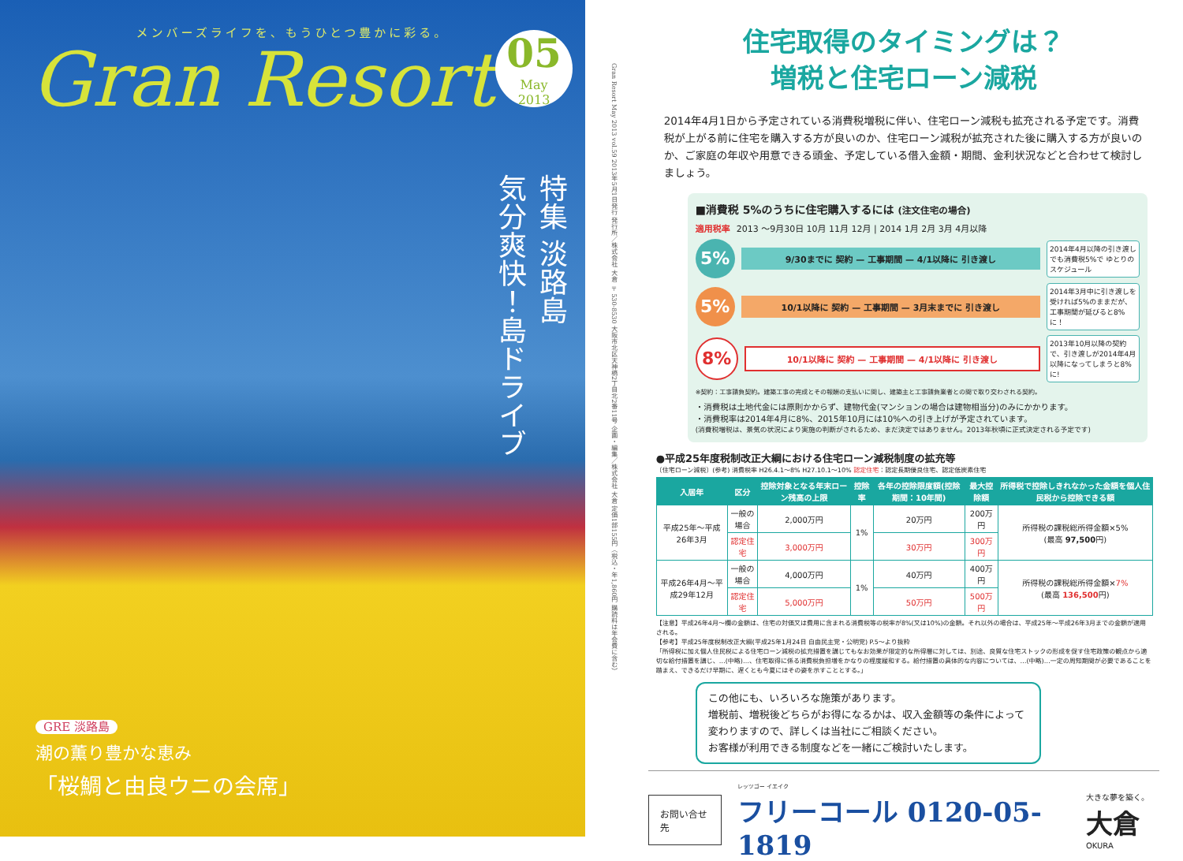メンバーズライフを、もうひとつ豊かに彩る。
Gran Resort
05
May
2013
特集 淡路島
気分爽快！島ドライブ
GRE 淡路島
潮の薫り豊かな恵み
「桜鯛と由良ウニの会席」
Gran Resort May 2013 vol.59 2013年5月1日発行 発行所／株式会社 大倉 〒530-8530 大阪市北区天神橋2丁目北2番11号 企画・編集／株式会社 大倉 定価1部155円（税込・年1,860円 購読料は年会費に含む）
住宅取得のタイミングは？
増税と住宅ローン減税
2014年4月1日から予定されている消費税増税に伴い、住宅ローン減税も拡充される予定です。消費税が上がる前に住宅を購入する方が良いのか、住宅ローン減税が拡充された後に購入する方が良いのか、ご家庭の年収や用意できる頭金、予定している借入金額・期間、金利状況などと合わせて検討しましょう。
■消費税 5%のうちに住宅購入するには (注文住宅の場合)
適用税率 2013 ～9月30日 10月 11月 12月 | 2014 1月 2月 3月 4月以降
5%
9/30までに 契約 — 工事期間 — 4/1以降に 引き渡し
2014年4月以降の引き渡しでも消費税5%で ゆとりのスケジュール
5%
10/1以降に 契約 — 工事期間 — 3月末までに 引き渡し
2014年3月中に引き渡しを受ければ5%のままだが、工事期間が延びると8%に！
8%
10/1以降に 契約 — 工事期間 — 4/1以降に 引き渡し
2013年10月以降の契約で、引き渡しが2014年4月以降になってしまうと8%に!
※契約：工事請負契約。建築工事の完成とその報酬の支払いに関し、建築主と工事請負業者との間で取り交わされる契約。
・消費税は土地代金には原則かからず、建物代金(マンションの場合は建物相当分)のみにかかります。
・消費税率は2014年4月に8%、2015年10月には10%への引き上げが予定されています。
(消費税増税は、景気の状況により実施の判断がされるため、まだ決定ではありません。2013年秋頃に正式決定される予定です)
●平成25年度税制改正大綱における住宅ローン減税制度の拡充等
〔住宅ローン減税〕(参考) 消費税率 H26.4.1～8% H27.10.1～10% 認定住宅：認定長期優良住宅、認定低炭素住宅
| 入居年 | 区分 | 控除対象となる年末ローン残高の上限 | 控除率 | 各年の控除限度額(控除期間：10年間) | 最大控除額 | 所得税で控除しきれなかった金額を個人住民税から控除できる額 |
| --- | --- | --- | --- | --- | --- | --- |
| 平成25年～平成26年3月 | 一般の場合 | 2,000万円 | 1% | 20万円 | 200万円 | 所得税の課税総所得金額×5% (最高 97,500 円) |
| | 認定住宅 | 3,000万円 | | 30万円 | 300万円 | |
| 平成26年4月～平成29年12月 | 一般の場合 | 4,000万円 | 1% | 40万円 | 400万円 | 所得税の課税総所得金額× 7% (最高 136,500 円) |
| | 認定住宅 | 5,000万円 | | 50万円 | 500万円 | |
【注意】平成26年4月～欄の金額は、住宅の対価又は費用に含まれる消費税等の税率が8%(又は10%)の金額。それ以外の場合は、平成25年～平成26年3月までの金額が適用される。
【参考】平成25年度税制改正大綱(平成25年1月24日 自由民主党・公明党) P.5～より抜粋
「所得税に加え個人住民税による住宅ローン減税の拡充措置を講じてもなお効果が限定的な所得層に対しては、別途、良質な住宅ストックの形成を促す住宅政策の観点から適切な給付措置を講じ、…(中略)…、住宅取得に係る消費税負担増をかなりの程度緩和する。給付措置の具体的な内容については、…(中略)…一定の周知期間が必要であることを踏まえ、できるだけ早期に、遅くとも今夏にはその姿を示すこととする。」
この他にも、いろいろな施策があります。
増税前、増税後どちらがお得になるかは、収入金額等の条件によって変わりますので、詳しくは当社にご相談ください。
お客様が利用できる制度などを一緒にご検討いたします。
お問い合せ先
レッツゴー イエイク
フリーコール 0120-05-1819
大きな夢を築く。
大倉 OKURA